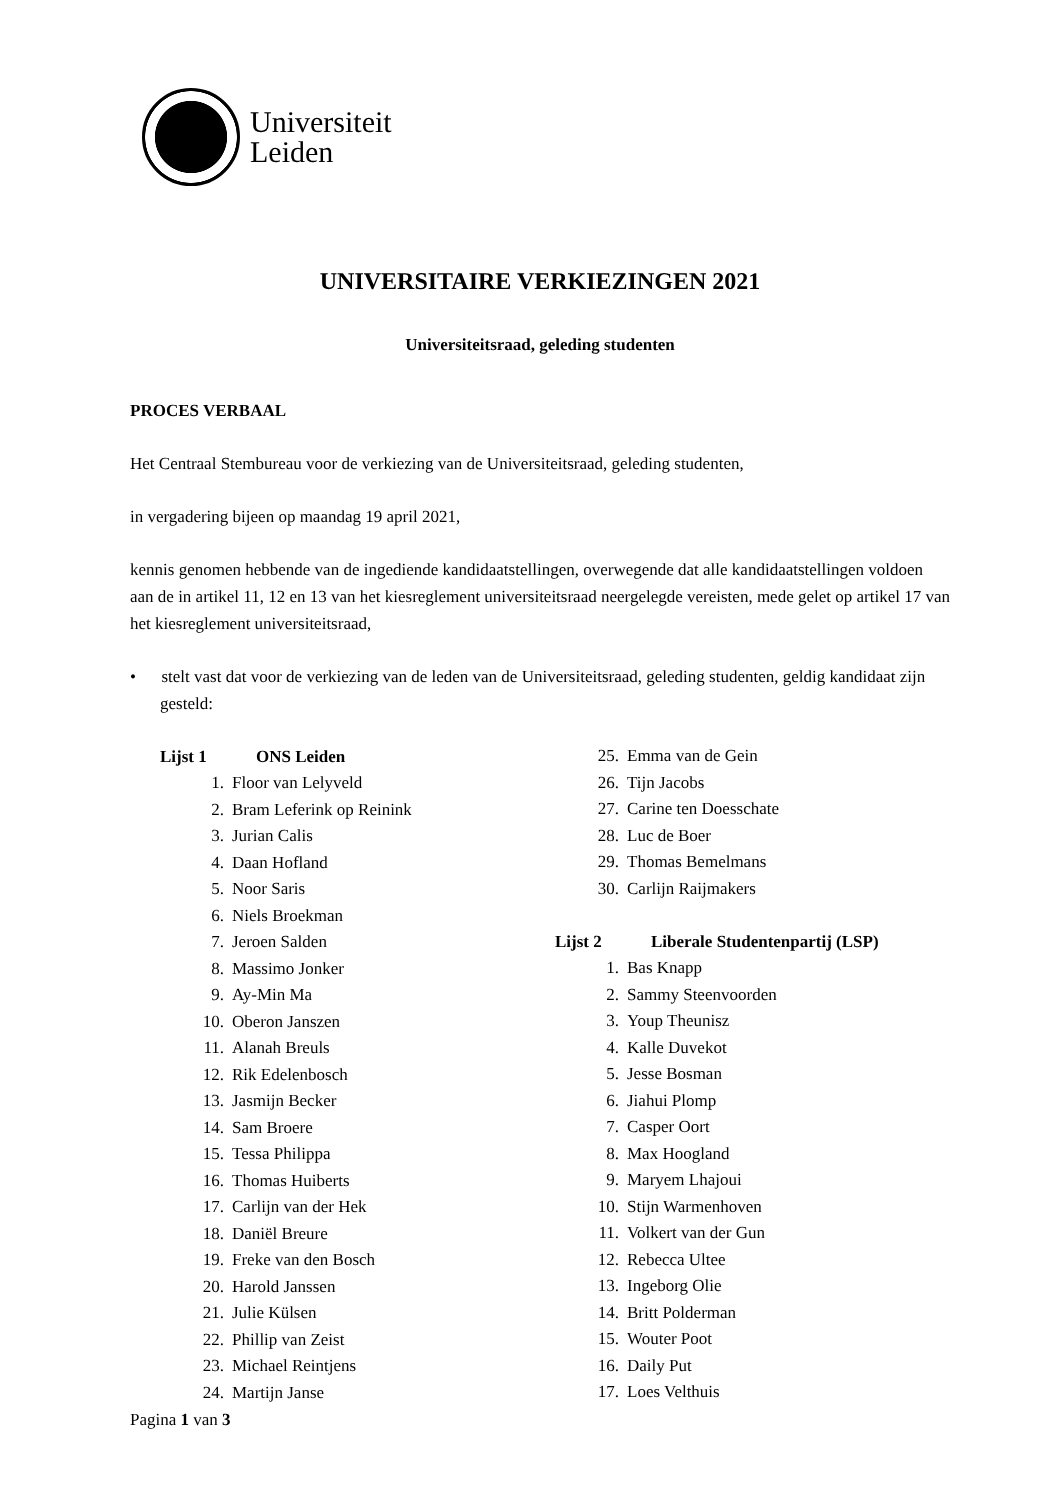Universiteit
Leiden
UNIVERSITAIRE VERKIEZINGEN 2021
Universiteitsraad, geleding studenten
PROCES VERBAAL
Het Centraal Stembureau voor de verkiezing van de Universiteitsraad, geleding studenten,
in vergadering bijeen op maandag 19 april 2021,
kennis genomen hebbende van de ingediende kandidaatstellingen, overwegende dat alle kandidaatstellingen voldoen aan de in artikel 11, 12 en 13 van het kiesreglement universiteitsraad neergelegde vereisten, mede gelet op artikel 17 van het kiesreglement universiteitsraad,
• stelt vast dat voor de verkiezing van de leden van de Universiteitsraad, geleding studenten, geldig kandidaat zijn gesteld:
Lijst 1 ONS Leiden
1. Floor van Lelyveld
2. Bram Leferink op Reinink
3. Jurian Calis
4. Daan Hofland
5. Noor Saris
6. Niels Broekman
7. Jeroen Salden
8. Massimo Jonker
9. Ay-Min Ma
10. Oberon Janszen
11. Alanah Breuls
12. Rik Edelenbosch
13. Jasmijn Becker
14. Sam Broere
15. Tessa Philippa
16. Thomas Huiberts
17. Carlijn van der Hek
18. Daniël Breure
19. Freke van den Bosch
20. Harold Janssen
21. Julie Külsen
22. Phillip van Zeist
23. Michael Reintjens
24. Martijn Janse
25. Emma van de Gein
26. Tijn Jacobs
27. Carine ten Doesschate
28. Luc de Boer
29. Thomas Bemelmans
30. Carlijn Raijmakers
Lijst 2 Liberale Studentenpartij (LSP)
1. Bas Knapp
2. Sammy Steenvoorden
3. Youp Theunisz
4. Kalle Duvekot
5. Jesse Bosman
6. Jiahui Plomp
7. Casper Oort
8. Max Hoogland
9. Maryem Lhajoui
10. Stijn Warmenhoven
11. Volkert van der Gun
12. Rebecca Ultee
13. Ingeborg Olie
14. Britt Polderman
15. Wouter Poot
16. Daily Put
17. Loes Velthuis
Pagina 1 van 3